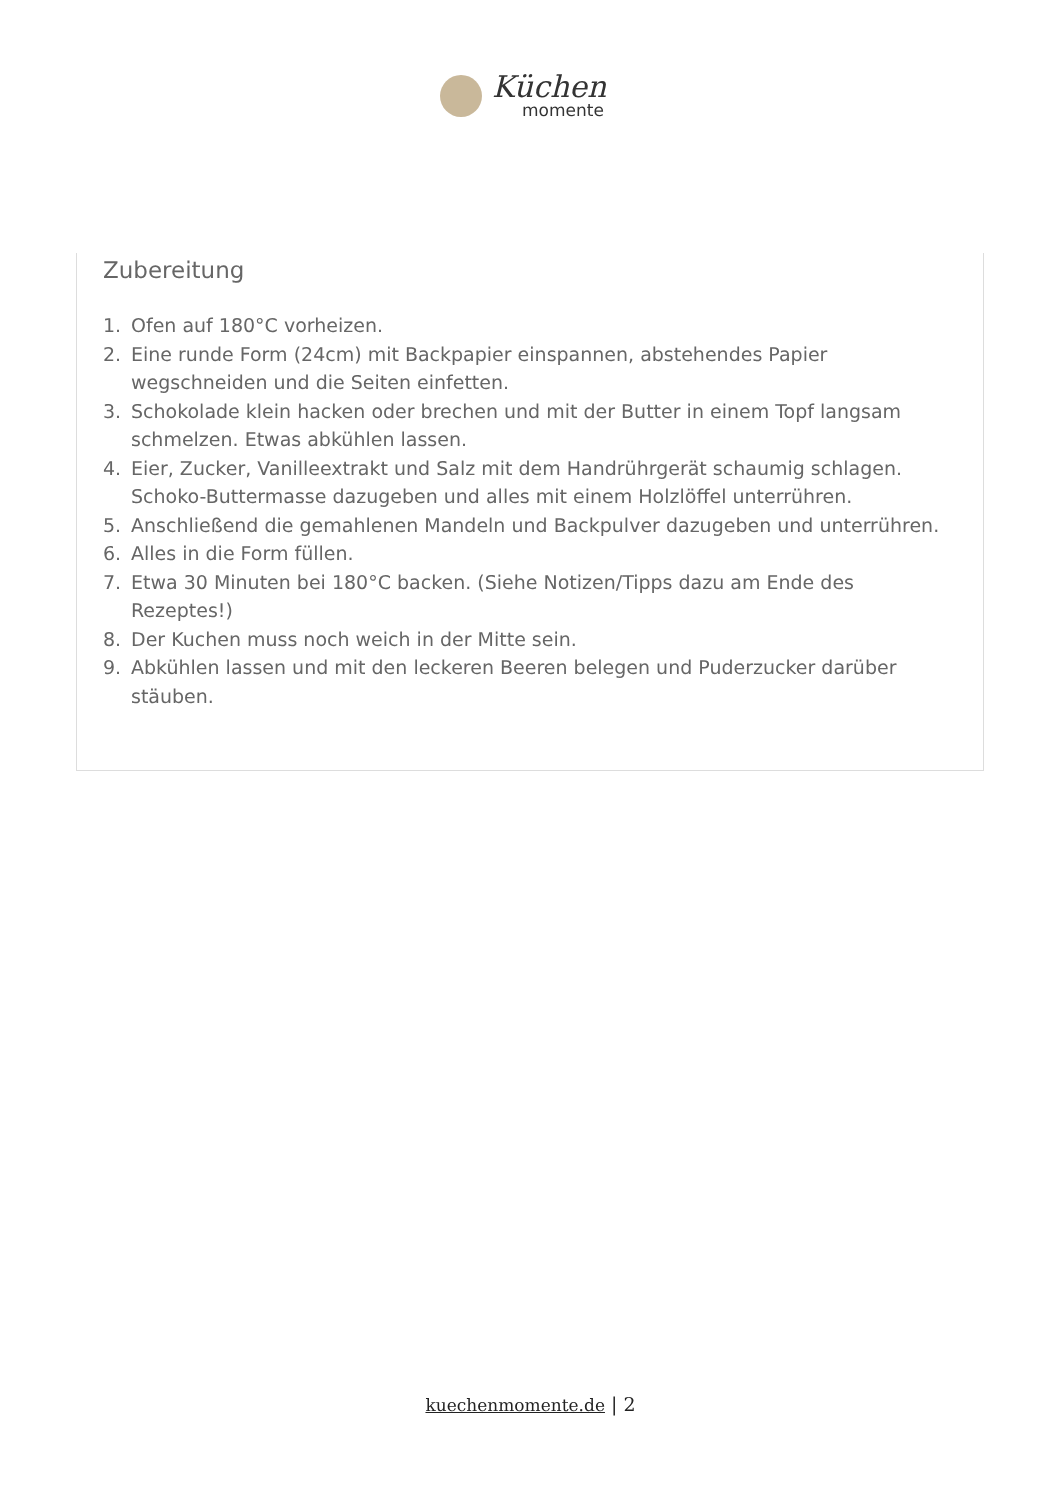Küchen
momente
Zubereitung
1. Ofen auf 180°C vorheizen.
2. Eine runde Form (24cm) mit Backpapier einspannen, abstehendes Papier wegschneiden und die Seiten einfetten.
3. Schokolade klein hacken oder brechen und mit der Butter in einem Topf langsam schmelzen. Etwas abkühlen lassen.
4. Eier, Zucker, Vanilleextrakt und Salz mit dem Handrührgerät schaumig schlagen. Schoko-Buttermasse dazugeben und alles mit einem Holzlöffel unterrühren.
5. Anschließend die gemahlenen Mandeln und Backpulver dazugeben und unterrühren.
6. Alles in die Form füllen.
7. Etwa 30 Minuten bei 180°C backen. (Siehe Notizen/Tipps dazu am Ende des Rezeptes!)
8. Der Kuchen muss noch weich in der Mitte sein.
9. Abkühlen lassen und mit den leckeren Beeren belegen und Puderzucker darüber stäuben.
kuechenmomente.de | 2